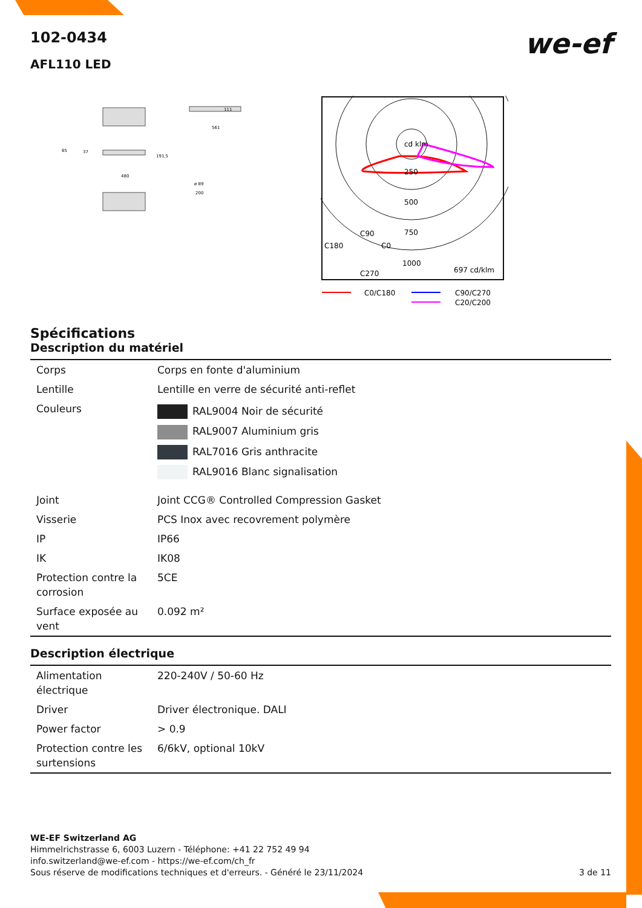we-ef
102-0434
AFL110 LED
111
561
65
37
191,5
480
ø 89
200
cd klm
250
500
750
1000
C90
C180
C0
C270
697 cd/klm
C0/C180
C90/C270
C20/C200
Spécifications
Description du matériel
| Corps | Corps en fonte d'aluminium |
| Lentille | Lentille en verre de sécurité anti-reflet |
| Couleurs | RAL9004 Noir de sécurité RAL9007 Aluminium gris RAL7016 Gris anthracite RAL9016 Blanc signalisation |
| Joint | Joint CCG® Controlled Compression Gasket |
| Visserie | PCS Inox avec recovrement polymère |
| IP | IP66 |
| IK | IK08 |
| Protection contre la corrosion | 5CE |
| Surface exposée au vent | 0.092 m² |
Description électrique
| Alimentation électrique | 220-240V / 50-60 Hz |
| Driver | Driver électronique. DALI |
| Power factor | > 0.9 |
| Protection contre les surtensions | 6/6kV, optional 10kV |
WE-EF Switzerland AG
Himmelrichstrasse 6, 6003 Luzern - Téléphone: +41 22 752 49 94
info.switzerland@we-ef.com - https://we-ef.com/ch_fr
Sous réserve de modifications techniques et d'erreurs. - Généré le 23/11/2024 3 de 11